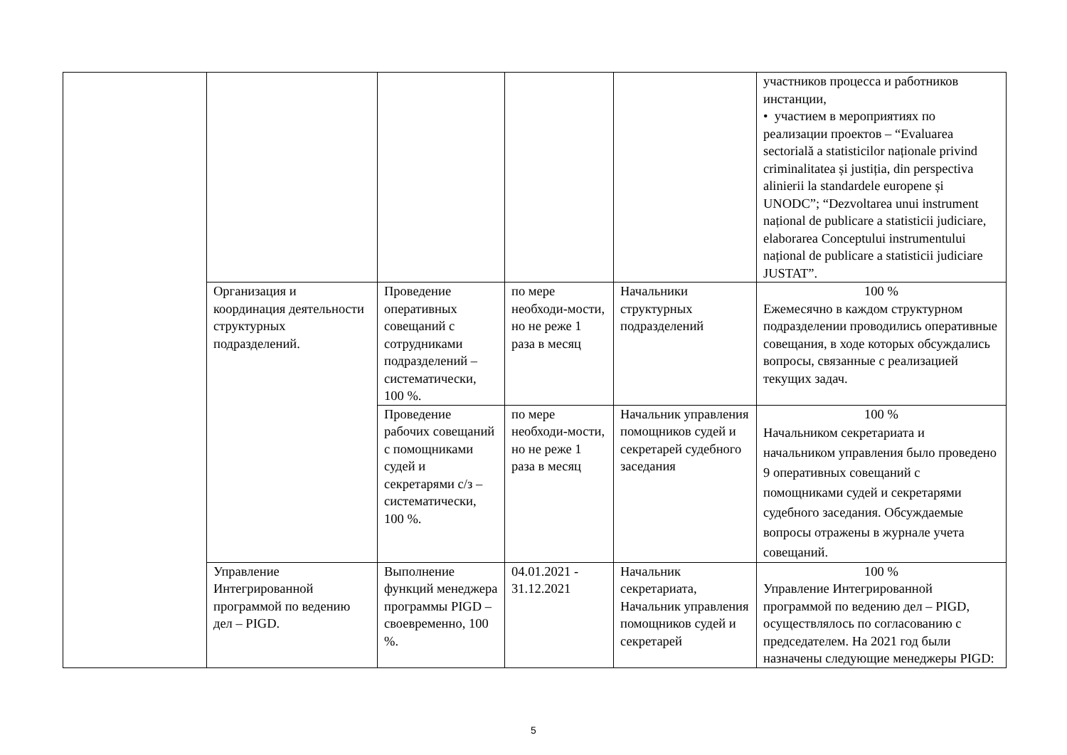| | | | | | участников процесса и работников инстанции, • участием в мероприятиях по реализации проектов – “Evaluarea sectorială a statisticilor naționale privind criminalitatea și justiția, din perspectiva alinierii la standardele europene și UNODC”; “Dezvoltarea unui instrument național de publicare a statisticii judiciare, elaborarea Conceptului instrumentului național de publicare a statisticii judiciare JUSTAT”. |
| | Организация и координация деятельности структурных подразделений. | Проведение оперативных совещаний с сотрудниками подразделений – систематически, 100 %. | по мере необходи-мости, но не реже 1 раза в месяц | Начальники структурных подразделений | 100 % Ежемесячно в каждом структурном подразделении проводились оперативные совещания, в ходе которых обсуждались вопросы, связанные с реализацией текущих задач. |
| | | Проведение рабочих совещаний с помощниками судей и секретарями с/з – систематически, 100 %. | по мере необходи-мости, но не реже 1 раза в месяц | Начальник управления помощников судей и секретарей судебного заседания | 100 % Начальником секретариата и начальником управления было проведено 9 оперативных совещаний с помощниками судей и секретарями судебного заседания. Обсуждаемые вопросы отражены в журнале учета совещаний. |
| | Управление Интегрированной программой по ведению дел – PIGD. | Выполнение функций менеджера программы PIGD – своевременно, 100 %. | 04.01.2021 - 31.12.2021 | Начальник секретариата, Начальник управления помощников судей и секретарей | 100 % Управление Интегрированной программой по ведению дел – PIGD, осуществлялось по согласованию с председателем. На 2021 год были назначены следующие менеджеры PIGD: |
5